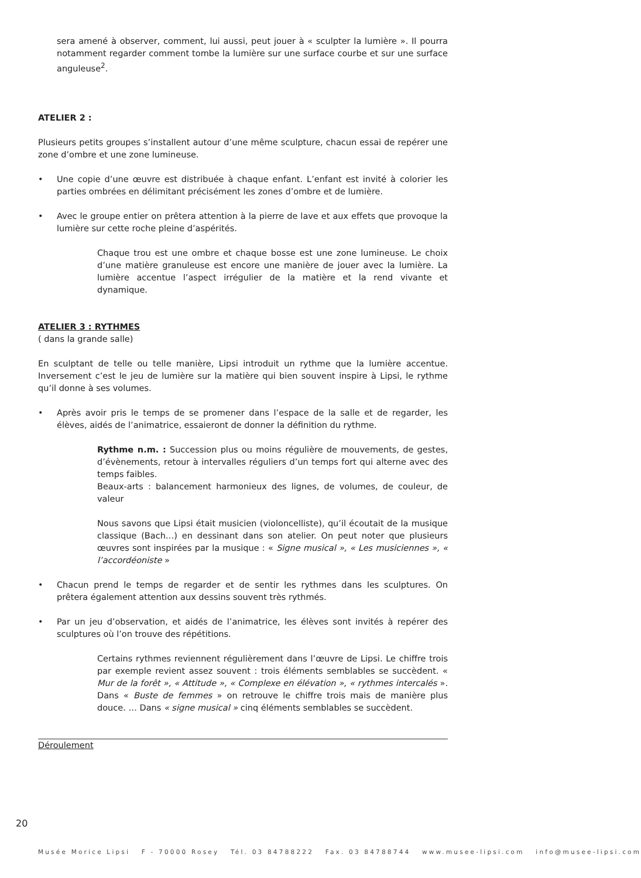sera amené à observer, comment, lui aussi, peut jouer à « sculpter la lumière ». Il pourra notamment regarder comment tombe la lumière sur une surface courbe et sur une surface anguleuse<sup>2</sup>.
ATELIER 2 :
Plusieurs petits groupes s’installent autour d’une même sculpture, chacun essai de repérer une zone d’ombre et une zone lumineuse.
• Une copie d’une œuvre est distribuée à chaque enfant. L’enfant est invité à colorier les parties ombrées en délimitant précisément les zones d’ombre et de lumière.
• Avec le groupe entier on prêtera attention à la pierre de lave et aux effets que provoque la lumière sur cette roche pleine d’aspérités.
Chaque trou est une ombre et chaque bosse est une zone lumineuse. Le choix d’une matière granuleuse est encore une manière de jouer avec la lumière. La lumière accentue l’aspect irrégulier de la matière et la rend vivante et dynamique.
ATELIER 3 : RYTHMES
( dans la grande salle)
En sculptant de telle ou telle manière, Lipsi introduit un rythme que la lumière accentue. Inversement c’est le jeu de lumière sur la matière qui bien souvent inspire à Lipsi, le rythme qu’il donne à ses volumes.
• Après avoir pris le temps de se promener dans l’espace de la salle et de regarder, les élèves, aidés de l’animatrice, essaieront de donner la définition du rythme.
Rythme n.m. : Succession plus ou moins régulière de mouvements, de gestes, d’évènements, retour à intervalles réguliers d’un temps fort qui alterne avec des temps faibles.
Beaux-arts : balancement harmonieux des lignes, de volumes, de couleur, de valeur
Nous savons que Lipsi était musicien (violoncelliste), qu’il écoutait de la musique classique (Bach…) en dessinant dans son atelier. On peut noter que plusieurs œuvres sont inspirées par la musique : « Signe musical », « Les musiciennes », « l’accordéoniste »
• Chacun prend le temps de regarder et de sentir les rythmes dans les sculptures. On prêtera également attention aux dessins souvent très rythmés.
• Par un jeu d’observation, et aidés de l’animatrice, les élèves sont invités à repérer des sculptures où l’on trouve des répétitions.
Certains rythmes reviennent régulièrement dans l’œuvre de Lipsi. Le chiffre trois par exemple revient assez souvent : trois éléments semblables se succèdent. « Mur de la forêt », « Attitude », « Complexe en élévation », « rythmes intercalés ». Dans « Buste de femmes » on retrouve le chiffre trois mais de manière plus douce. … Dans « signe musical » cinq éléments semblables se succèdent.
Déroulement
20
Musée Morice Lipsi F - 70000 Rosey Tél. 03 84788222 Fax. 03 84788744 www.musee-lipsi.com info@musee-lipsi.com